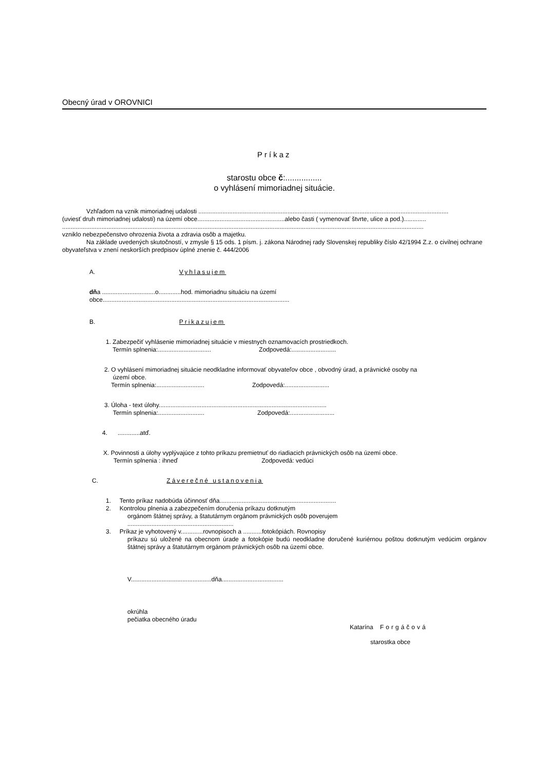Obecný úrad v OROVNICI
Príkaz
starostu obce č:................
o vyhlásení mimoriadnej situácie.
Vzhľadom na vznik mimoriadnej udalosti ..................................................................................................................................................
(uviesť druh mimoriadnej udalosti) na území obce...................................................alebo časti ( vymenovať štvrte, ulice a pod.).............
...................................................................................................................................................................................................................
vzniklo nebezpečenstvo ohrozenia života a zdravia osôb a majetku.
Na základe uvedených skutočností, v zmysle § 15 ods. 1 písm. j. zákona Národnej rady Slovenskej republiky číslo 42/1994 Z.z. o civilnej ochrane obyvateľstva v znení neskorších predpisov úplné znenie č. 444/2006
A. Vyhlasujem
dňa ...............................o.............hod. mimoriadnu situáciu na území
obce.............................................................................................................
B. Prikazujem
1. Zabezpečiť vyhlásenie mimoriadnej situácie v miestnych oznamovacích prostriedkoch.
Termín splnenia:............................... Zodpovedá:..........................
2. O vyhlásení mimoriadnej situácie neodkladne informovať obyvateľov obce , obvodný úrad, a právnické osoby na
území obce.
Termín splnenia:............................ Zodpovedá:..........................
3. Úloha - text úlohy..................................................................................................
Termín splnenia:........................... Zodpovedá:..........................
4. .............atď.
X. Povinnosti a úlohy vyplývajúce z tohto príkazu premietnuť do riadiacich právnických osôb na území obce.
Termín splnenia : ihneď Zodpovedá: vedúci
C. Záverečné ustanovenia
1. Tento príkaz nadobúda účinnosť dňa....................................................................
2. Kontrolou plnenia a zabezpečením doručenia príkazu dotknutým
orgánom štátnej správy, a štatutárnym orgánom právnických osôb poverujem
..............................................................
3. Príkaz je vyhotovený v.............rovnopisoch a ...........fotokópiách. Rovnopisy
príkazu sú uložené na obecnom úrade a fotokópie budú neodkladne doručené kuriérnou poštou dotknutým vedúcim orgánov štátnej správy a štatutárnym orgánom právnických osôb na území obce.
V...............................................dňa....................................
okrúhla
pečiatka obecného úradu
Katarína Forgáčová
starostka obce